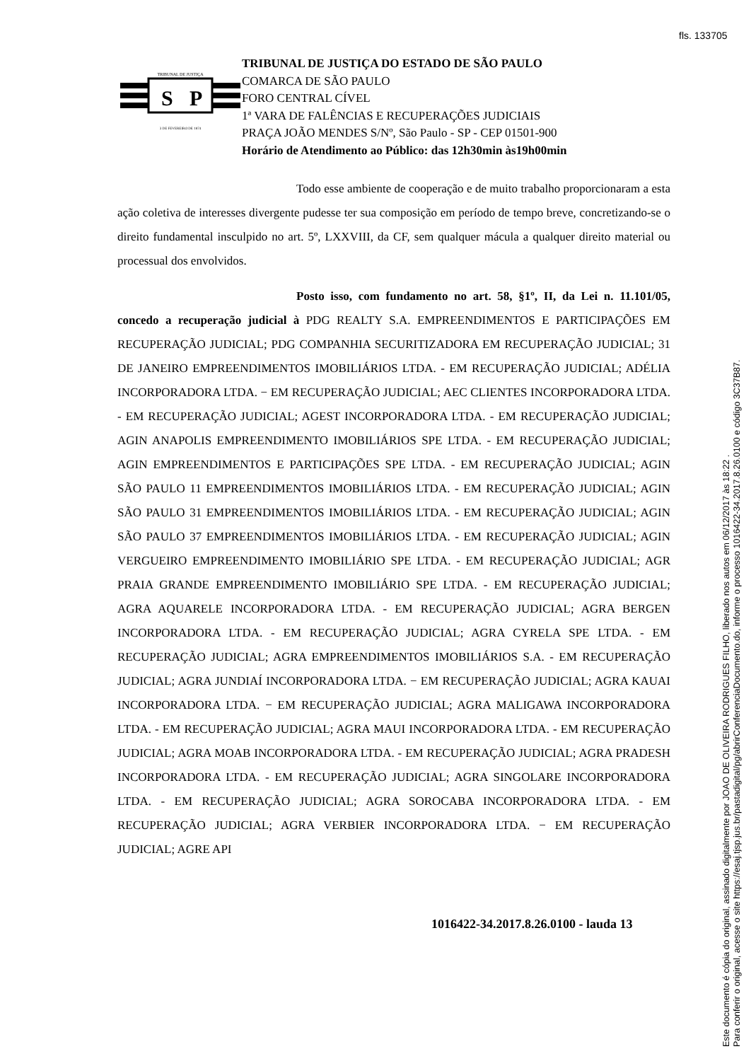fls. 133705
TRIBUNAL DE JUSTIÇA
S
P
3 DE FEVEREIRO DE 1874
TRIBUNAL DE JUSTIÇA DO ESTADO DE SÃO PAULO
COMARCA DE SÃO PAULO
FORO CENTRAL CÍVEL
1ª VARA DE FALÊNCIAS E RECUPERAÇÕES JUDICIAIS
PRAÇA JOÃO MENDES S/Nº, São Paulo - SP - CEP 01501-900
Horário de Atendimento ao Público: das 12h30min às19h00min
Todo esse ambiente de cooperação e de muito trabalho proporcionaram a esta ação coletiva de interesses divergente pudesse ter sua composição em período de tempo breve, concretizando-se o direito fundamental insculpido no art. 5º, LXXVIII, da CF, sem qualquer mácula a qualquer direito material ou processual dos envolvidos.
Posto isso, com fundamento no art. 58, §1º, II, da Lei n. 11.101/05, concedo a recuperação judicial à PDG REALTY S.A. EMPREENDIMENTOS E PARTICIPAÇÕES EM RECUPERAÇÃO JUDICIAL; PDG COMPANHIA SECURITIZADORA EM RECUPERAÇÃO JUDICIAL; 31 DE JANEIRO EMPREENDIMENTOS IMOBILIÁRIOS LTDA. - EM RECUPERAÇÃO JUDICIAL; ADÉLIA INCORPORADORA LTDA. − EM RECUPERAÇÃO JUDICIAL; AEC CLIENTES INCORPORADORA LTDA. - EM RECUPERAÇÃO JUDICIAL; AGEST INCORPORADORA LTDA. - EM RECUPERAÇÃO JUDICIAL; AGIN ANAPOLIS EMPREENDIMENTO IMOBILIÁRIOS SPE LTDA. - EM RECUPERAÇÃO JUDICIAL; AGIN EMPREENDIMENTOS E PARTICIPAÇÕES SPE LTDA. - EM RECUPERAÇÃO JUDICIAL; AGIN SÃO PAULO 11 EMPREENDIMENTOS IMOBILIÁRIOS LTDA. - EM RECUPERAÇÃO JUDICIAL; AGIN SÃO PAULO 31 EMPREENDIMENTOS IMOBILIÁRIOS LTDA. - EM RECUPERAÇÃO JUDICIAL; AGIN SÃO PAULO 37 EMPREENDIMENTOS IMOBILIÁRIOS LTDA. - EM RECUPERAÇÃO JUDICIAL; AGIN VERGUEIRO EMPREENDIMENTO IMOBILIÁRIO SPE LTDA. - EM RECUPERAÇÃO JUDICIAL; AGR PRAIA GRANDE EMPREENDIMENTO IMOBILIÁRIO SPE LTDA. - EM RECUPERAÇÃO JUDICIAL; AGRA AQUARELE INCORPORADORA LTDA. - EM RECUPERAÇÃO JUDICIAL; AGRA BERGEN INCORPORADORA LTDA. - EM RECUPERAÇÃO JUDICIAL; AGRA CYRELA SPE LTDA. - EM RECUPERAÇÃO JUDICIAL; AGRA EMPREENDIMENTOS IMOBILIÁRIOS S.A. - EM RECUPERAÇÃO JUDICIAL; AGRA JUNDIAÍ INCORPORADORA LTDA. − EM RECUPERAÇÃO JUDICIAL; AGRA KAUAI INCORPORADORA LTDA. − EM RECUPERAÇÃO JUDICIAL; AGRA MALIGAWA INCORPORADORA LTDA. - EM RECUPERAÇÃO JUDICIAL; AGRA MAUI INCORPORADORA LTDA. - EM RECUPERAÇÃO JUDICIAL; AGRA MOAB INCORPORADORA LTDA. - EM RECUPERAÇÃO JUDICIAL; AGRA PRADESH INCORPORADORA LTDA. - EM RECUPERAÇÃO JUDICIAL; AGRA SINGOLARE INCORPORADORA LTDA. - EM RECUPERAÇÃO JUDICIAL; AGRA SOROCABA INCORPORADORA LTDA. - EM RECUPERAÇÃO JUDICIAL; AGRA VERBIER INCORPORADORA LTDA. − EM RECUPERAÇÃO JUDICIAL; AGRE API
1016422-34.2017.8.26.0100 - lauda 13
Este documento é cópia do original, assinado digitalmente por JOAO DE OLIVEIRA RODRIGUES FILHO, liberado nos autos em 06/12/2017 às 18:22 .
Para conferir o original, acesse o site https://esaj.tjsp.jus.br/pastadigital/pg/abrirConferenciaDocumento.do, informe o processo 1016422-34.2017.8.26.0100 e código 3C37B87.